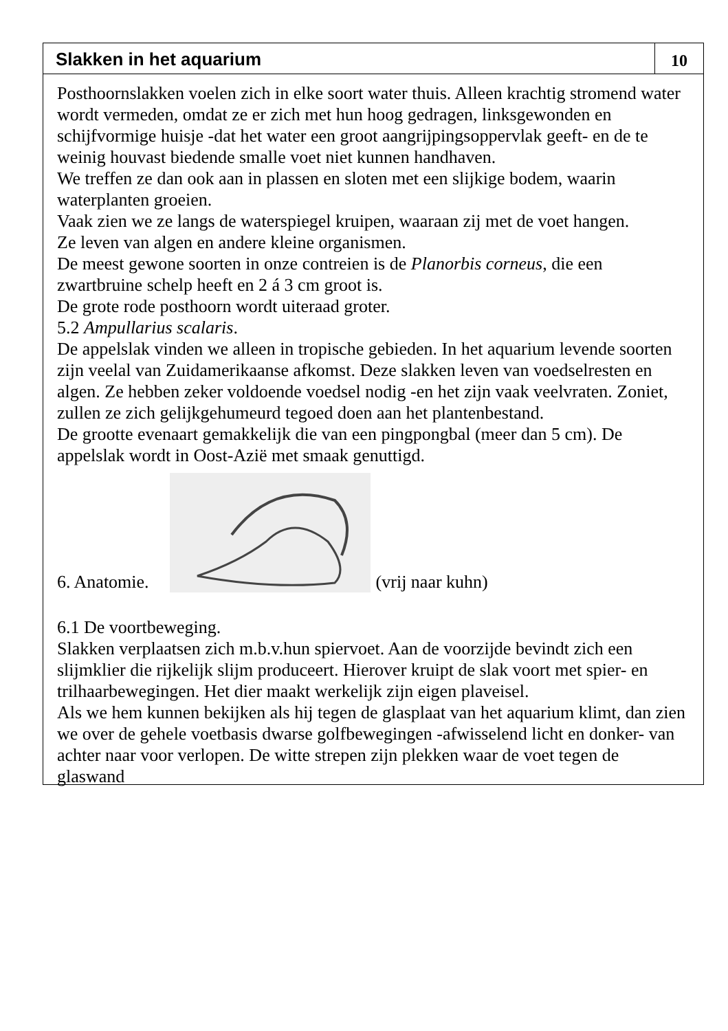Slakken in het aquarium
10
Posthoornslakken voelen zich in elke soort water thuis. Alleen krachtig stromend water wordt vermeden, omdat ze er zich met hun hoog gedragen, linksgewonden en schijfvormige huisje -dat het water een groot aangrijpingsoppervlak geeft- en de te weinig houvast biedende smalle voet niet kunnen handhaven.
We treffen ze dan ook aan in plassen en sloten met een slijkige bodem, waarin waterplanten groeien.
Vaak zien we ze langs de waterspiegel kruipen, waaraan zij met de voet hangen.
Ze leven van algen en andere kleine organismen.
De meest gewone soorten in onze contreien is de Planorbis corneus, die een zwartbruine schelp heeft en 2 á 3 cm groot is.
De grote rode posthoorn wordt uiteraad groter.
5.2 Ampullarius scalaris.
De appelslak vinden we alleen in tropische gebieden. In het aquarium levende soorten zijn veelal van Zuidamerikaanse afkomst. Deze slakken leven van voedselresten en algen. Ze hebben zeker voldoende voedsel nodig -en het zijn vaak veelvraten. Zoniet, zullen ze zich gelijkgehumeurd tegoed doen aan het plantenbestand.
De grootte evenaart gemakkelijk die van een pingpongbal (meer dan 5 cm). De appelslak wordt in Oost-Azië met smaak genuttigd.
6. Anatomie. (vrij naar kuhn)
6.1 De voortbeweging.
Slakken verplaatsen zich m.b.v.hun spiervoet. Aan de voorzijde bevindt zich een slijmklier die rijkelijk slijm produceert. Hierover kruipt de slak voort met spier- en trilhaarbewegingen. Het dier maakt werkelijk zijn eigen plaveisel.
Als we hem kunnen bekijken als hij tegen de glasplaat van het aquarium klimt, dan zien we over de gehele voetbasis dwarse golfbewegingen -afwisselend licht en donker- van achter naar voor verlopen. De witte strepen zijn plekken waar de voet tegen de glaswand